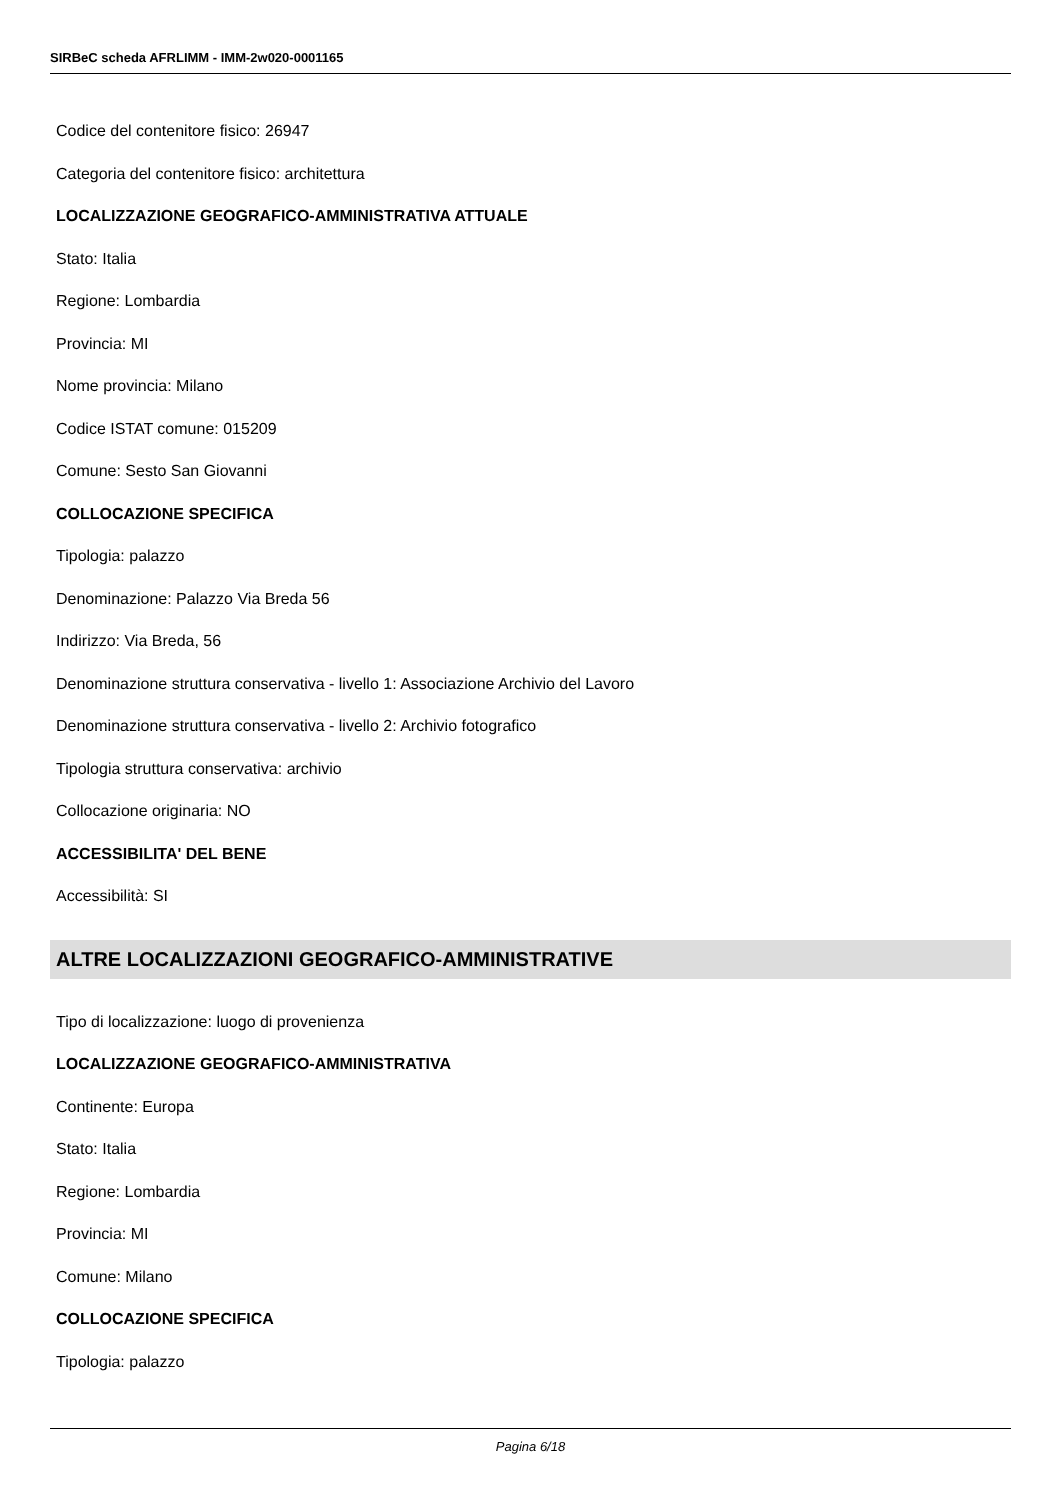SIRBeC scheda AFRLIMM - IMM-2w020-0001165
Codice del contenitore fisico: 26947
Categoria del contenitore fisico: architettura
LOCALIZZAZIONE GEOGRAFICO-AMMINISTRATIVA ATTUALE
Stato: Italia
Regione: Lombardia
Provincia: MI
Nome provincia: Milano
Codice ISTAT comune: 015209
Comune: Sesto San Giovanni
COLLOCAZIONE SPECIFICA
Tipologia: palazzo
Denominazione: Palazzo Via Breda 56
Indirizzo: Via Breda, 56
Denominazione struttura conservativa - livello 1: Associazione Archivio del Lavoro
Denominazione struttura conservativa - livello 2: Archivio fotografico
Tipologia struttura conservativa: archivio
Collocazione originaria: NO
ACCESSIBILITA' DEL BENE
Accessibilità: SI
ALTRE LOCALIZZAZIONI GEOGRAFICO-AMMINISTRATIVE
Tipo di localizzazione: luogo di provenienza
LOCALIZZAZIONE GEOGRAFICO-AMMINISTRATIVA
Continente: Europa
Stato: Italia
Regione: Lombardia
Provincia: MI
Comune: Milano
COLLOCAZIONE SPECIFICA
Tipologia: palazzo
Pagina 6/18